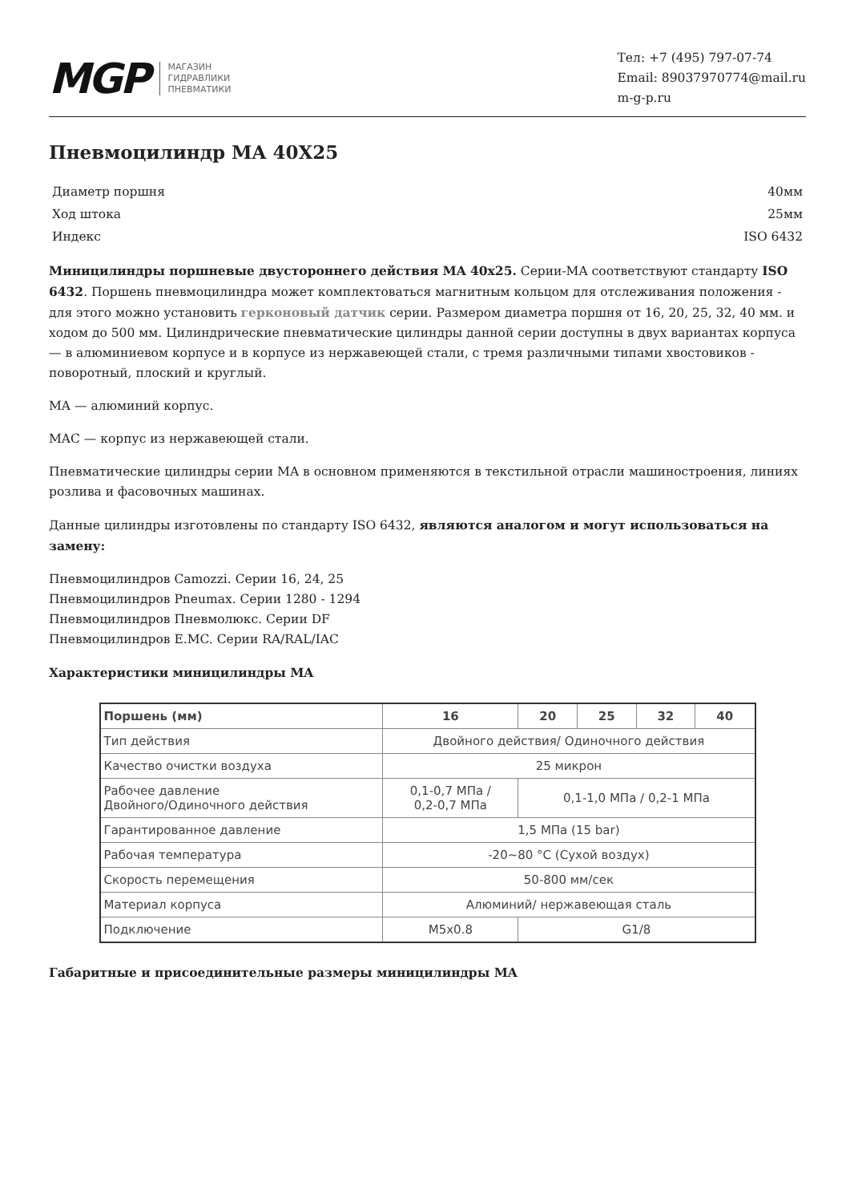MGP
МАГАЗИН
ГИДРАВЛИКИ
ПНЕВМАТИКИ
Тел: +7 (495) 797-07-74
Email: 89037970774@mail.ru
m-g-p.ru
Пневмоцилиндр MA 40X25
| Диаметр поршня | 40мм |
| Ход штока | 25мм |
| Индекс | ISO 6432 |
Миницилиндры поршневые двустороннего действия MA 40x25. Серии-MA соответствуют стандарту ISO 6432. Поршень пневмоцилиндра может комплектоваться магнитным кольцом для отслеживания положения - для этого можно установить герконовый датчик серии. Размером диаметра поршня от 16, 20, 25, 32, 40 мм. и ходом до 500 мм. Цилиндрические пневматические цилиндры данной серии доступны в двух вариантах корпуса — в алюминиевом корпусе и в корпусе из нержавеющей стали, с тремя различными типами хвостовиков - поворотный, плоский и круглый.
MA — алюминий корпус.
MAC — корпус из нержавеющей стали.
Пневматические цилиндры серии MA в основном применяются в текстильной отрасли машиностроения, линиях розлива и фасовочных машинах.
Данные цилиндры изготовлены по стандарту ISO 6432, являются аналогом и могут использоваться на замену:
Пневмоцилиндров Camozzi. Серии 16, 24, 25
Пневмоцилиндров Pneumax. Серии 1280 - 1294
Пневмоцилиндров Пневмолюкс. Серии DF
Пневмоцилиндров E.MC. Серии RA/RAL/IAC
Характеристики миницилиндры MA
| Поршень (мм) | 16 | 20 | 25 | 32 | 40 |
| --- | --- | --- | --- | --- | --- |
| Тип действия | Двойного действия/ Одиночного действия | | | | |
| Качество очистки воздуха | 25 микрон | | | | |
| Рабочее давление Двойного/Одиночного действия | 0,1-0,7 МПа / 0,2-0,7 МПа | 0,1-1,0 МПа / 0,2-1 МПа | | | |
| Гарантированное давление | 1,5 МПа (15 bar) | | | | |
| Рабочая температура | -20~80 °C (Сухой воздух) | | | | |
| Скорость перемещения | 50-800 мм/сек | | | | |
| Материал корпуса | Алюминий/ нержавеющая сталь | | | | |
| Подключение | M5x0.8 | G1/8 | | | |
Габаритные и присоединительные размеры миницилиндры MA